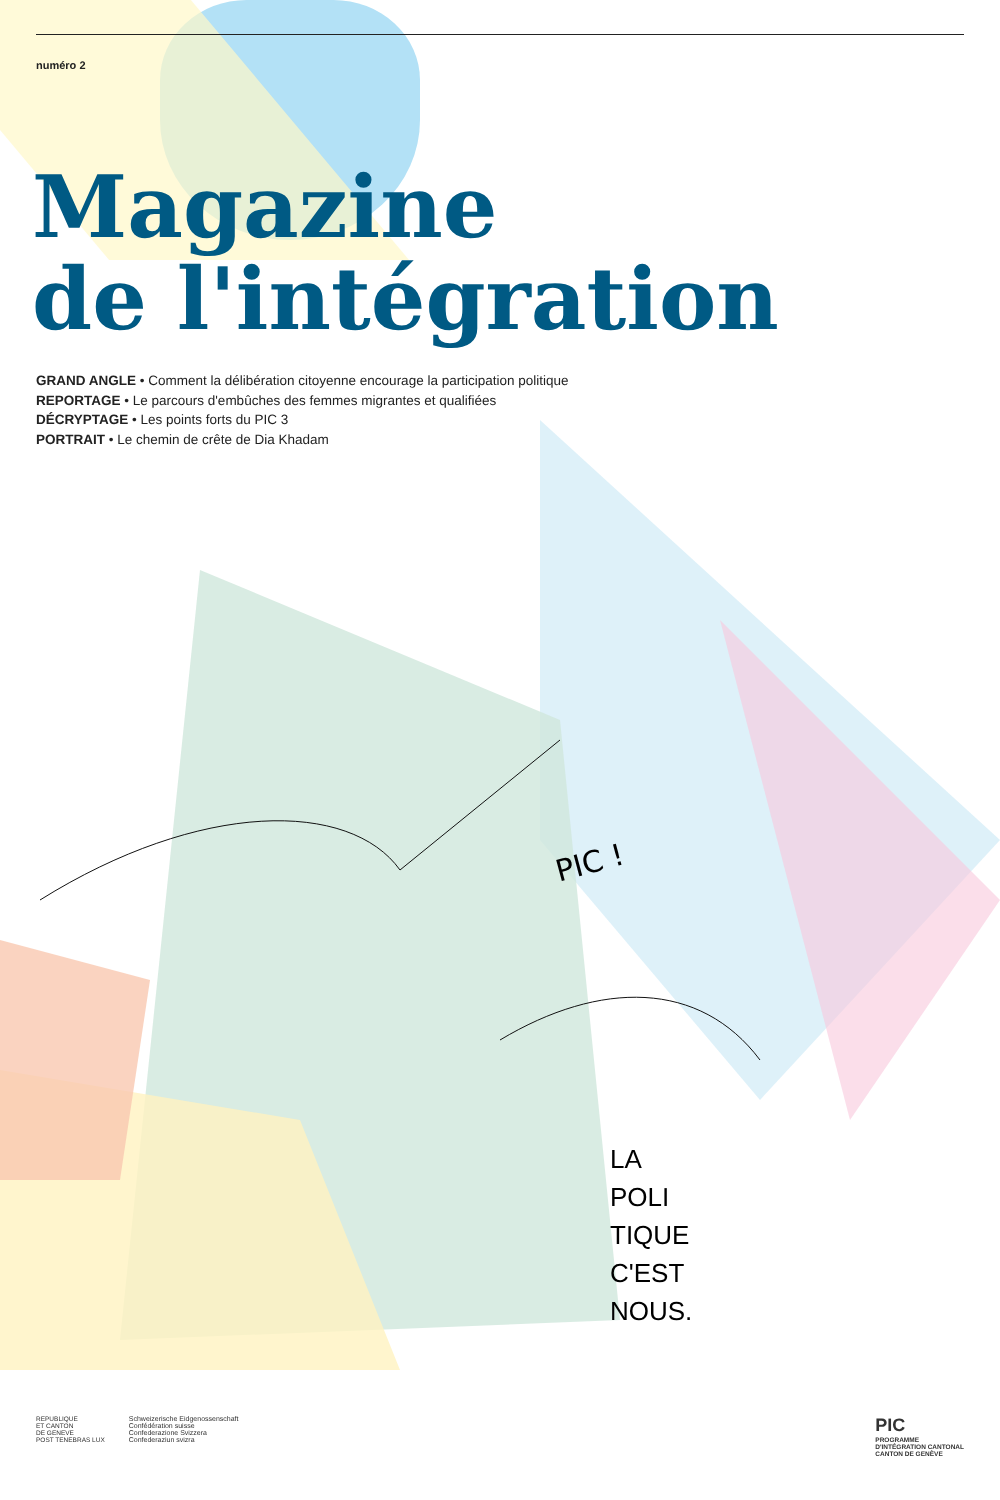numéro 2
Magazine
de l'intégration
GRAND ANGLE • Comment la délibération citoyenne encourage la participation politique
REPORTAGE • Le parcours d'embûches des femmes migrantes et qualifiées
DÉCRYPTAGE • Les points forts du PIC 3
PORTRAIT • Le chemin de crête de Dia Khadam
PIC !
LA
POLI
TIQUE
C'EST
NOUS.
REPUBLIQUE
ET CANTON
DE GENEVE
POST TENEBRAS LUX
Schweizerische Eidgenossenschaft
Confédération suisse
Confederazione Svizzera
Confederaziun svizra
PIC
PROGRAMME
D'INTÉGRATION CANTONAL
CANTON DE GENÈVE